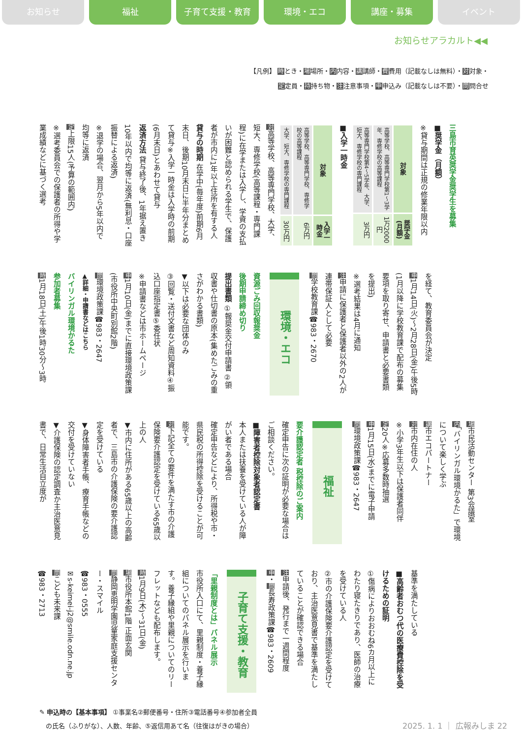お知らせ 福祉 子育て支援・教育 環境・エコ 講座・募集 イベント
お知らせアラカルト◀◀
【凡例】 時とき・場場所・内内容・講講師・費費用（記載なしは無料）・対対象・
定定員・持持ち物・注注意事項・申申込み（記載なしは不要）・問問合せ
三島市育英奨学金奨学生を募集
■奨学金（月額）
※貸与期間は正規の修業年限以内
| 対象 | 奨学金(月額) |
| --- | --- |
| 高等学校、高等専門学校第1～3学年、専修学校の高等課程 | 1万2000円 |
| 高等専門学校第4～5学年、大学、短大、専修学校の専門課程 | 3万円 |
■入学一時金
| 対象 | 入学一時金 |
| --- | --- |
| 高等学校、高等専門学校、専修学校の高等課程 | 6万円 |
| 大学、短大、専修学校の専門課程 | 30万円 |
対高等学校、高等専門学校、大学、短大、専修学校(高等課程・専門課程)に在学または入学し、学資の支払いが困難と認められる学生で、保護者が市内に1年以上住所を有する人
貸与の時期 在学中(毎年度)前期6月末日、後期10月末日に半年分まとめて貸与※入学一時金は入学時の前期(6月末日)とあわせて貸与
返済方法 貸与終了後、1年据え置き10年以内で均等に返済(無利息・口座振替による返済)
※退学の場合、翌月から5年以内で均等に返済
定上限15人(予算の範囲内)
※選考委員会での保護者の所得や学業成績などに基づく選考
を経て、教育委員会が決定
申1月14日(火)～2月28日(金)午後5時(1月以降に学校教育課で配布の募集要項を取り寄せ、申請書と必要書類を提出)
※選考結果は4月に通知
注申請に保護者と保護者以外の2人が連帯保証人として必要
問学校教育課☎983・2670
環境・エコ
資源ごみ回収報奨金
後期申請締め切り
提出書類 ①報奨金交付申請書 ②領収書や仕切書の原本(集めたごみの重さがわかる書類)
▼以下は必要な団体のみ
③回覧・送付文書など周知資料④振込口座指定書⑤委任状
※申請書などは市ホームページ
申1月10日(金)までに直接環境政策課(市役所中央町別館2階)
問環境政策課☎983・2647
▲詳細・申請書などはこちら
バイリンガル環境かるた
参加者募集
時1月18日(土)午後1時30分～3時
場市民活動センター 第3会議室
内「バイリンガル環境かるた」で環境について楽しく学ぶ
講市エコパートナー
対市内在住の人
※小学3年生以下は保護者同伴
定20人※応募多数時抽選
申1月15日(水)までに電子申請
問環境政策課☎983・2647
福祉
要介護認定者 税控除のご案内
確定申告に次の証明が必要な場合はご相談ください。
■障害者控除対象者認定書
本人または扶養を受けている人が障がい者である場合
確定申告などにより、所得税や市・県民税の所得控除を受けることが可能です。
対下記全ての要件を満たす市の介護保険要介護認定を受けている65歳以上の人
▼市内に住所がある65歳以上の高齢者で、三島市の介護保険の要介護認定を受けている
▼身体障害者手帳、療育手帳などの交付を受けていない
▼介護保険の認定調査か主治医意見書で、日常生活自立度が
基準を満たしている
■高齢者おむつ代の医療費控除を受けるための証明
①傷病によりおおむね6カ月以上にわたり寝たきりであり、医師の治療を受けている人
②市の介護保険要介護認定を受けており、主治医意見書で基準を満たしていることが確認できる場合
注申請後、発行まで一週間程度
申・問長寿政策課☎983・2609
子育て支援・教育
「里親制度とは」パネル展示
市役所入口にて、里親制度・養子縁組についてのパネル展示を行います。養子縁組や里親についてのリーフレットなども配布します。
時1月9日(木)～31日(金)
場市役所本館1階 正面玄関
問静岡恵明学園児童家庭支援センター・スマイル
☎983・0555
✉s-keimei-j2@smile.odn.ne.jp
問こども未来課
☎983・2713
✎ 申込時の【基本事項】 ①事業名②郵便番号・住所③電話番号④参加者全員
　の氏名（ふりがな）、人数、年齢、⑤返信用あて名（往復はがきの場合）
2025. 1. 1 ｜ 広報みしま 22